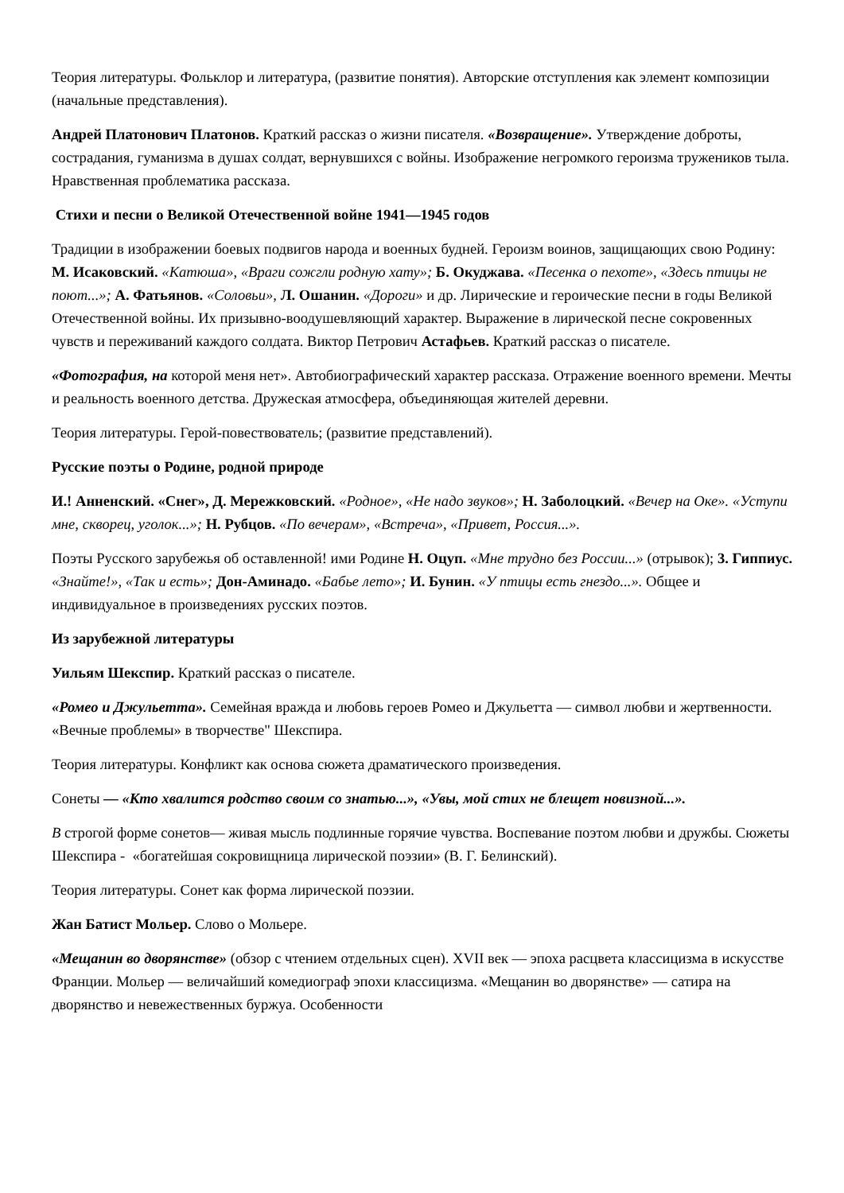Теория литературы. Фольклор и литература, (развитие понятия). Авторские отступления как элемент композиции (начальные представления).
Андрей Платонович Платонов. Краткий рассказ о жизни писателя. «Возвращение». Утверждение доброты, сострадания, гуманизма в душах солдат, вернувшихся с войны. Изображение негромкого героизма тружеников тыла. Нравственная проблематика рассказа.
Стихи и песни о Великой Отечественной войне 1941—1945 годов
Традиции в изображении боевых подвигов народа и военных будней. Героизм воинов, защищающих свою Родину: М. Исаковский. «Катюша», «Враги сожгли родную хату»; Б. Окуджава. «Песенка о пехоте», «Здесь птицы не поют...»; А. Фатьянов. «Соловьи», Л. Ошанин. «Дороги» и др. Лирические и героические песни в годы Великой Отечественной войны. Их призывно-воодушевляющий характер. Выражение в лирической песне сокровенных чувств и переживаний каждого солдата. Виктор Петрович Астафьев. Краткий рассказ о писателе.
«Фотография, на которой меня нет». Автобиографический характер рассказа. Отражение военного времени. Мечты и реальность военного детства. Дружеская атмосфера, объединяющая жителей деревни.
Теория литературы. Герой-повествователь; (развитие представлений).
Русские поэты о Родине, родной природе
И.! Анненский. «Снег», Д. Мережковский. «Родное», «Не надо звуков»; Н. Заболоцкий. «Вечер на Оке». «Уступи мне, скворец, уголок...»; Н. Рубцов. «По вечерам», «Встреча», «Привет, Россия...».
Поэты Русского зарубежья об оставленной! ими Родине Н. Оцуп. «Мне трудно без России...» (отрывок); 3. Гиппиус. «Знайте!», «Так и есть»; Дон-Аминадо. «Бабье лето»; И. Бунин. «У птицы есть гнездо...». Общее и индивидуальное в произведениях русских поэтов.
Из зарубежной литературы
Уильям Шекспир. Краткий рассказ о писателе.
«Ромео и Джульетта». Семейная вражда и любовь героев Ромео и Джульетта — символ любви и жертвенности. «Вечные проблемы» в творчестве" Шекспира.
Теория литературы. Конфликт как основа сюжета драматического произведения.
Сонеты — «Кто хвалится родство своим со знатью...», «Увы, мой стих не блещет новизной...».
В строгой форме сонетов— живая мысль подлинные горячие чувства. Воспевание поэтом любви и дружбы. Сюжеты Шекспира - «богатейшая сокровищница лирической поэзии» (В. Г. Белинский).
Теория литературы. Сонет как форма лирической поэзии.
Жан Батист Мольер. Слово о Мольере.
«Мещанин во дворянстве» (обзор с чтением отдельных сцен). XVII век — эпоха расцвета классицизма в искусстве Франции. Мольер — величайший комедиограф эпохи классицизма. «Мещанин во дворянстве» — сатира на дворянство и невежественных буржуа. Особенности